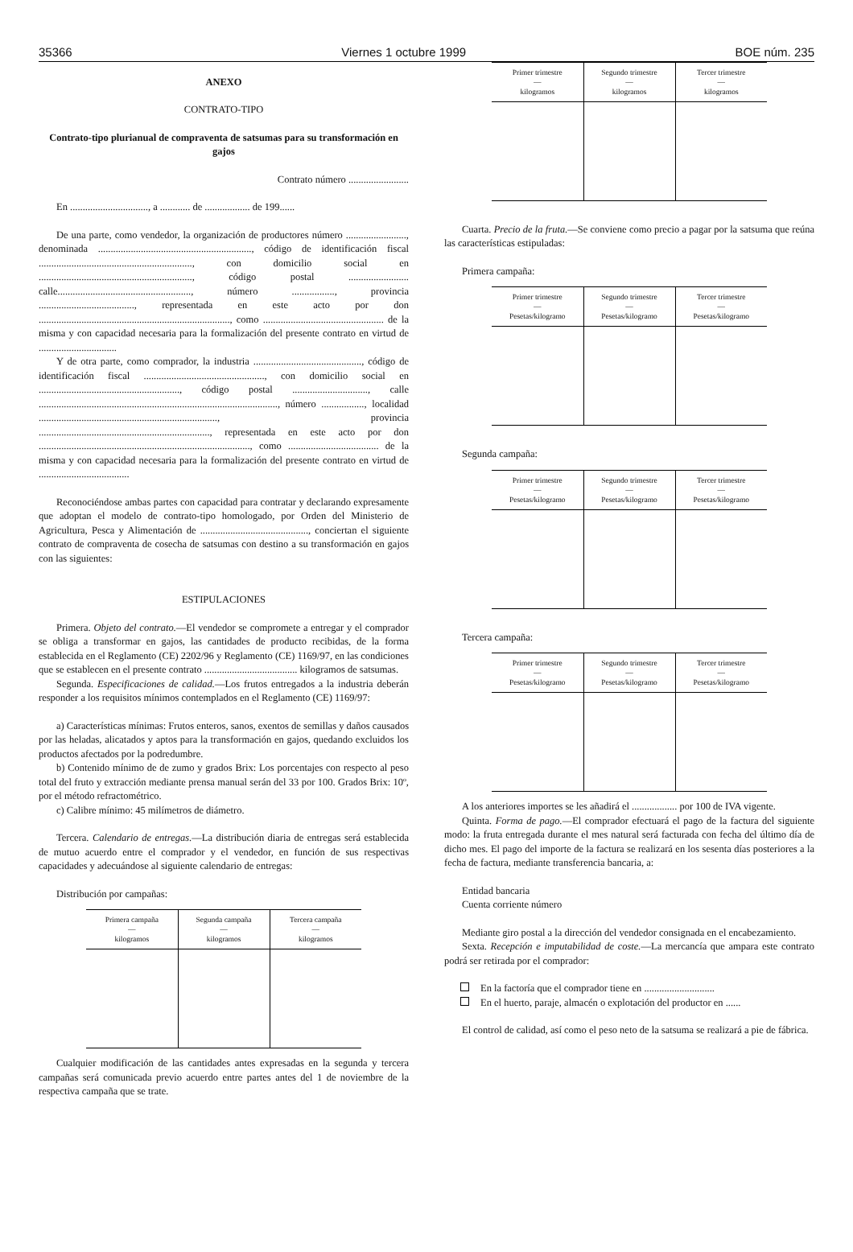35366 Viernes 1 octubre 1999 BOE núm. 235
ANEXO
CONTRATO-TIPO
Contrato-tipo plurianual de compraventa de satsumas para su transformación en gajos
Contrato número ........................
En ..............................., a ............ de .................. de 199......
De una parte, como vendedor, la organización de productores número ........................, denominada ............................................................., código de identificación fiscal ............................................................., con domicilio social en ............................................................., código postal ........................ calle....................................................., número ................., provincia ......................................, representada en este acto por don ............................................................................, como ................................................ de la misma y con capacidad necesaria para la formalización del presente contrato en virtud de ...............................
Y de otra parte, como comprador, la industria ..........................................., código de identificación fiscal ................................................, con domicilio social en ........................................................, código postal .............................., calle ..............................................................................................., número ................., localidad ......................................................................., provincia ...................................................................., representada en este acto por don ...................................................................................., como .................................... de la misma y con capacidad necesaria para la formalización del presente contrato en virtud de ....................................
Reconociéndose ambas partes con capacidad para contratar y declarando expresamente que adoptan el modelo de contrato-tipo homologado, por Orden del Ministerio de Agricultura, Pesca y Alimentación de ..........................................., conciertan el siguiente contrato de compraventa de cosecha de satsumas con destino a su transformación en gajos con las siguientes:
ESTIPULACIONES
Primera. Objeto del contrato.—El vendedor se compromete a entregar y el comprador se obliga a transformar en gajos, las cantidades de producto recibidas, de la forma establecida en el Reglamento (CE) 2202/96 y Reglamento (CE) 1169/97, en las condiciones que se establecen en el presente contrato ..................................... kilogramos de satsumas.
Segunda. Especificaciones de calidad.—Los frutos entregados a la industria deberán responder a los requisitos mínimos contemplados en el Reglamento (CE) 1169/97:
a) Características mínimas: Frutos enteros, sanos, exentos de semillas y daños causados por las heladas, alicatados y aptos para la transformación en gajos, quedando excluidos los productos afectados por la podredumbre.
b) Contenido mínimo de de zumo y grados Brix: Los porcentajes con respecto al peso total del fruto y extracción mediante prensa manual serán del 33 por 100. Grados Brix: 10º, por el método refractométrico.
c) Calibre mínimo: 45 milímetros de diámetro.
Tercera. Calendario de entregas.—La distribución diaria de entregas será establecida de mutuo acuerdo entre el comprador y el vendedor, en función de sus respectivas capacidades y adecuándose al siguiente calendario de entregas:
Distribución por campañas:
| Primera campaña — kilogramos | Segunda campaña — kilogramos | Tercera campaña — kilogramos |
| --- | --- | --- |
Cualquier modificación de las cantidades antes expresadas en la segunda y tercera campañas será comunicada previo acuerdo entre partes antes del 1 de noviembre de la respectiva campaña que se trate.
| Primer trimestre — kilogramos | Segundo trimestre — kilogramos | Tercer trimestre — kilogramos |
| --- | --- | --- |
Cuarta. Precio de la fruta.—Se conviene como precio a pagar por la satsuma que reúna las características estipuladas:
Primera campaña:
| Primer trimestre — Pesetas/kilogramo | Segundo trimestre — Pesetas/kilogramo | Tercer trimestre — Pesetas/kilogramo |
| --- | --- | --- |
Segunda campaña:
| Primer trimestre — Pesetas/kilogramo | Segundo trimestre — Pesetas/kilogramo | Tercer trimestre — Pesetas/kilogramo |
| --- | --- | --- |
Tercera campaña:
| Primer trimestre — Pesetas/kilogramo | Segundo trimestre — Pesetas/kilogramo | Tercer trimestre — Pesetas/kilogramo |
| --- | --- | --- |
A los anteriores importes se les añadirá el .................. por 100 de IVA vigente.
Quinta. Forma de pago.—El comprador efectuará el pago de la factura del siguiente modo: la fruta entregada durante el mes natural será facturada con fecha del último día de dicho mes. El pago del importe de la factura se realizará en los sesenta días posteriores a la fecha de factura, mediante transferencia bancaria, a:
Entidad bancaria
Cuenta corriente número
Mediante giro postal a la dirección del vendedor consignada en el encabezamiento.
Sexta. Recepción e imputabilidad de coste.—La mercancía que ampara este contrato podrá ser retirada por el comprador:
En la factoría que el comprador tiene en ............................
En el huerto, paraje, almacén o explotación del productor en ......
El control de calidad, así como el peso neto de la satsuma se realizará a pie de fábrica.